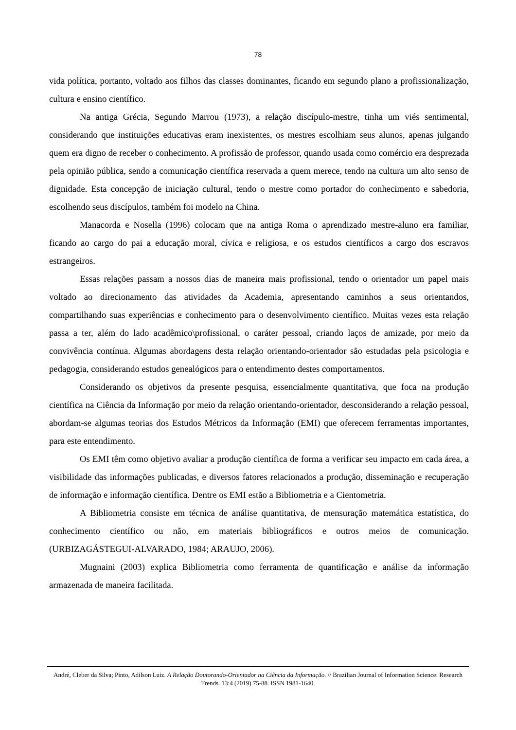78
vida política, portanto, voltado aos filhos das classes dominantes, ficando em segundo plano a profissionalização, cultura e ensino científico.
Na antiga Grécia, Segundo Marrou (1973), a relação discípulo-mestre, tinha um viés sentimental, considerando que instituições educativas eram inexistentes, os mestres escolhiam seus alunos, apenas julgando quem era digno de receber o conhecimento. A profissão de professor, quando usada como comércio era desprezada pela opinião pública, sendo a comunicação científica reservada a quem merece, tendo na cultura um alto senso de dignidade. Esta concepção de iniciação cultural, tendo o mestre como portador do conhecimento e sabedoria, escolhendo seus discípulos, também foi modelo na China.
Manacorda e Nosella (1996) colocam que na antiga Roma o aprendizado mestre-aluno era familiar, ficando ao cargo do pai a educação moral, cívica e religiosa, e os estudos científicos a cargo dos escravos estrangeiros.
Essas relações passam a nossos dias de maneira mais profissional, tendo o orientador um papel mais voltado ao direcionamento das atividades da Academia, apresentando caminhos a seus orientandos, compartilhando suas experiências e conhecimento para o desenvolvimento científico. Muitas vezes esta relação passa a ter, além do lado acadêmico\profissional, o caráter pessoal, criando laços de amizade, por meio da convivência contínua. Algumas abordagens desta relação orientando-orientador são estudadas pela psicologia e pedagogia, considerando estudos genealógicos para o entendimento destes comportamentos.
Considerando os objetivos da presente pesquisa, essencialmente quantitativa, que foca na produção científica na Ciência da Informação por meio da relação orientando-orientador, desconsiderando a relação pessoal, abordam-se algumas teorias dos Estudos Métricos da Informação (EMI) que oferecem ferramentas importantes, para este entendimento.
Os EMI têm como objetivo avaliar a produção científica de forma a verificar seu impacto em cada área, a visibilidade das informações publicadas, e diversos fatores relacionados a produção, disseminação e recuperação de informação e informação científica. Dentre os EMI estão a Bibliometria e a Cientometria.
A Bibliometria consiste em técnica de análise quantitativa, de mensuração matemática estatística, do conhecimento científico ou não, em materiais bibliográficos e outros meios de comunicação. (URBIZAGÁSTEGUI-ALVARADO, 1984; ARAUJO, 2006).
Mugnaini (2003) explica Bibliometria como ferramenta de quantificação e análise da informação armazenada de maneira facilitada.
André, Cleber da Silva; Pinto, Adilson Luiz. A Relação Doutorando-Orientador na Ciência da Informação. // Brazilian Journal of Information Science: Research Trends. 13:4 (2019) 75-88. ISSN 1981-1640.